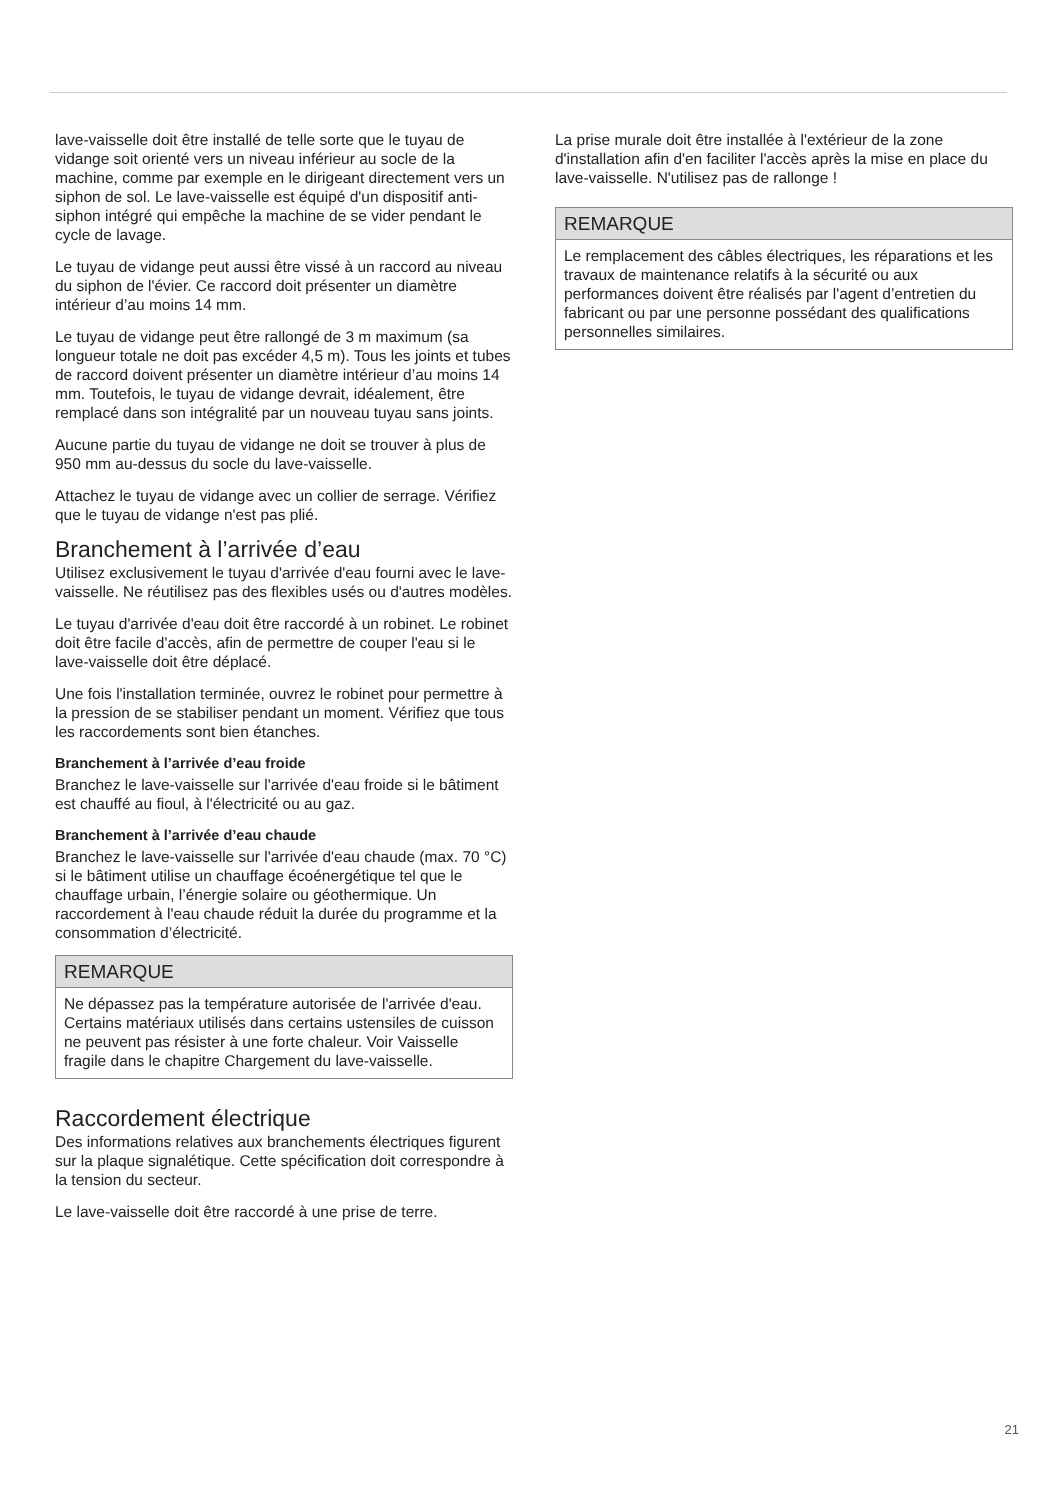lave-vaisselle doit être installé de telle sorte que le tuyau de vidange soit orienté vers un niveau inférieur au socle de la machine, comme par exemple en le dirigeant directement vers un siphon de sol. Le lave-vaisselle est équipé d'un dispositif anti-siphon intégré qui empêche la machine de se vider pendant le cycle de lavage.
Le tuyau de vidange peut aussi être vissé à un raccord au niveau du siphon de l'évier. Ce raccord doit présenter un diamètre intérieur d’au moins 14 mm.
Le tuyau de vidange peut être rallongé de 3 m maximum (sa longueur totale ne doit pas excéder 4,5 m). Tous les joints et tubes de raccord doivent présenter un diamètre intérieur d’au moins 14 mm. Toutefois, le tuyau de vidange devrait, idéalement, être remplacé dans son intégralité par un nouveau tuyau sans joints.
Aucune partie du tuyau de vidange ne doit se trouver à plus de 950 mm au-dessus du socle du lave-vaisselle.
Attachez le tuyau de vidange avec un collier de serrage. Vérifiez que le tuyau de vidange n'est pas plié.
Branchement à l’arrivée d’eau
Utilisez exclusivement le tuyau d'arrivée d'eau fourni avec le lave-vaisselle. Ne réutilisez pas des flexibles usés ou d'autres modèles.
Le tuyau d'arrivée d'eau doit être raccordé à un robinet. Le robinet doit être facile d'accès, afin de permettre de couper l'eau si le lave-vaisselle doit être déplacé.
Une fois l'installation terminée, ouvrez le robinet pour permettre à la pression de se stabiliser pendant un moment. Vérifiez que tous les raccordements sont bien étanches.
Branchement à l’arrivée d’eau froide
Branchez le lave-vaisselle sur l'arrivée d'eau froide si le bâtiment est chauffé au fioul, à l'électricité ou au gaz.
Branchement à l’arrivée d’eau chaude
Branchez le lave-vaisselle sur l'arrivée d'eau chaude (max. 70 °C) si le bâtiment utilise un chauffage écoénergétique tel que le chauffage urbain, l’énergie solaire ou géothermique. Un raccordement à l'eau chaude réduit la durée du programme et la consommation d’électricité.
REMARQUE
Ne dépassez pas la température autorisée de l'arrivée d'eau. Certains matériaux utilisés dans certains ustensiles de cuisson ne peuvent pas résister à une forte chaleur. Voir Vaisselle fragile dans le chapitre Chargement du lave-vaisselle.
Raccordement électrique
Des informations relatives aux branchements électriques figurent sur la plaque signalétique. Cette spécification doit correspondre à la tension du secteur.
Le lave-vaisselle doit être raccordé à une prise de terre.
La prise murale doit être installée à l'extérieur de la zone d'installation afin d'en faciliter l'accès après la mise en place du lave-vaisselle. N'utilisez pas de rallonge !
REMARQUE
Le remplacement des câbles électriques, les réparations et les travaux de maintenance relatifs à la sécurité ou aux performances doivent être réalisés par l'agent d’entretien du fabricant ou par une personne possédant des qualifications personnelles similaires.
21